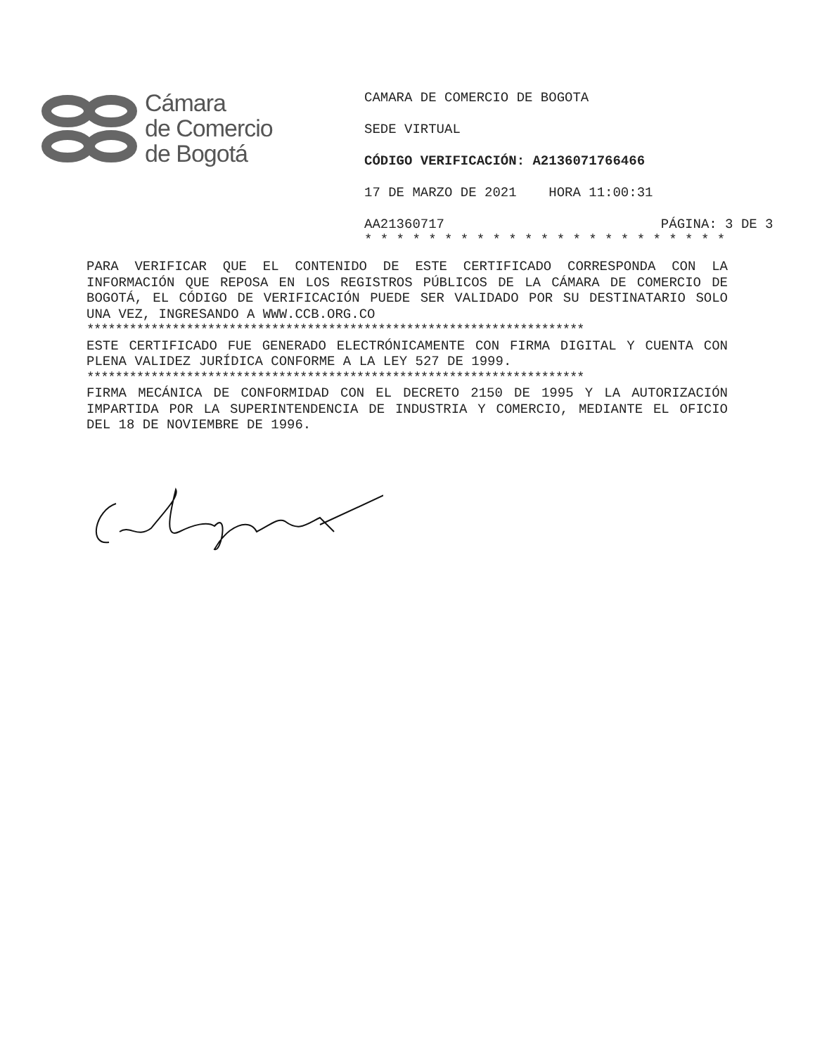Cámara
de Comercio
de Bogotá
CAMARA DE COMERCIO DE BOGOTA
SEDE VIRTUAL
CÓDIGO VERIFICACIÓN: A2136071766466
17 DE MARZO DE 2021 HORA 11:00:31
AA21360717 PÁGINA: 3 DE 3
* * * * * * * * * * * * * * * * * * * * * * *
PARA VERIFICAR QUE EL CONTENIDO DE ESTE CERTIFICADO CORRESPONDA CON LA INFORMACIÓN QUE REPOSA EN LOS REGISTROS PÚBLICOS DE LA CÁMARA DE COMERCIO DE BOGOTÁ, EL CÓDIGO DE VERIFICACIÓN PUEDE SER VALIDADO POR SU DESTINATARIO SOLO UNA VEZ, INGRESANDO A WWW.CCB.ORG.CO
**********************************************************************
ESTE CERTIFICADO FUE GENERADO ELECTRÓNICAMENTE CON FIRMA DIGITAL Y CUENTA CON PLENA VALIDEZ JURÍDICA CONFORME A LA LEY 527 DE 1999.
**********************************************************************
FIRMA MECÁNICA DE CONFORMIDAD CON EL DECRETO 2150 DE 1995 Y LA AUTORIZACIÓN IMPARTIDA POR LA SUPERINTENDENCIA DE INDUSTRIA Y COMERCIO, MEDIANTE EL OFICIO DEL 18 DE NOVIEMBRE DE 1996.